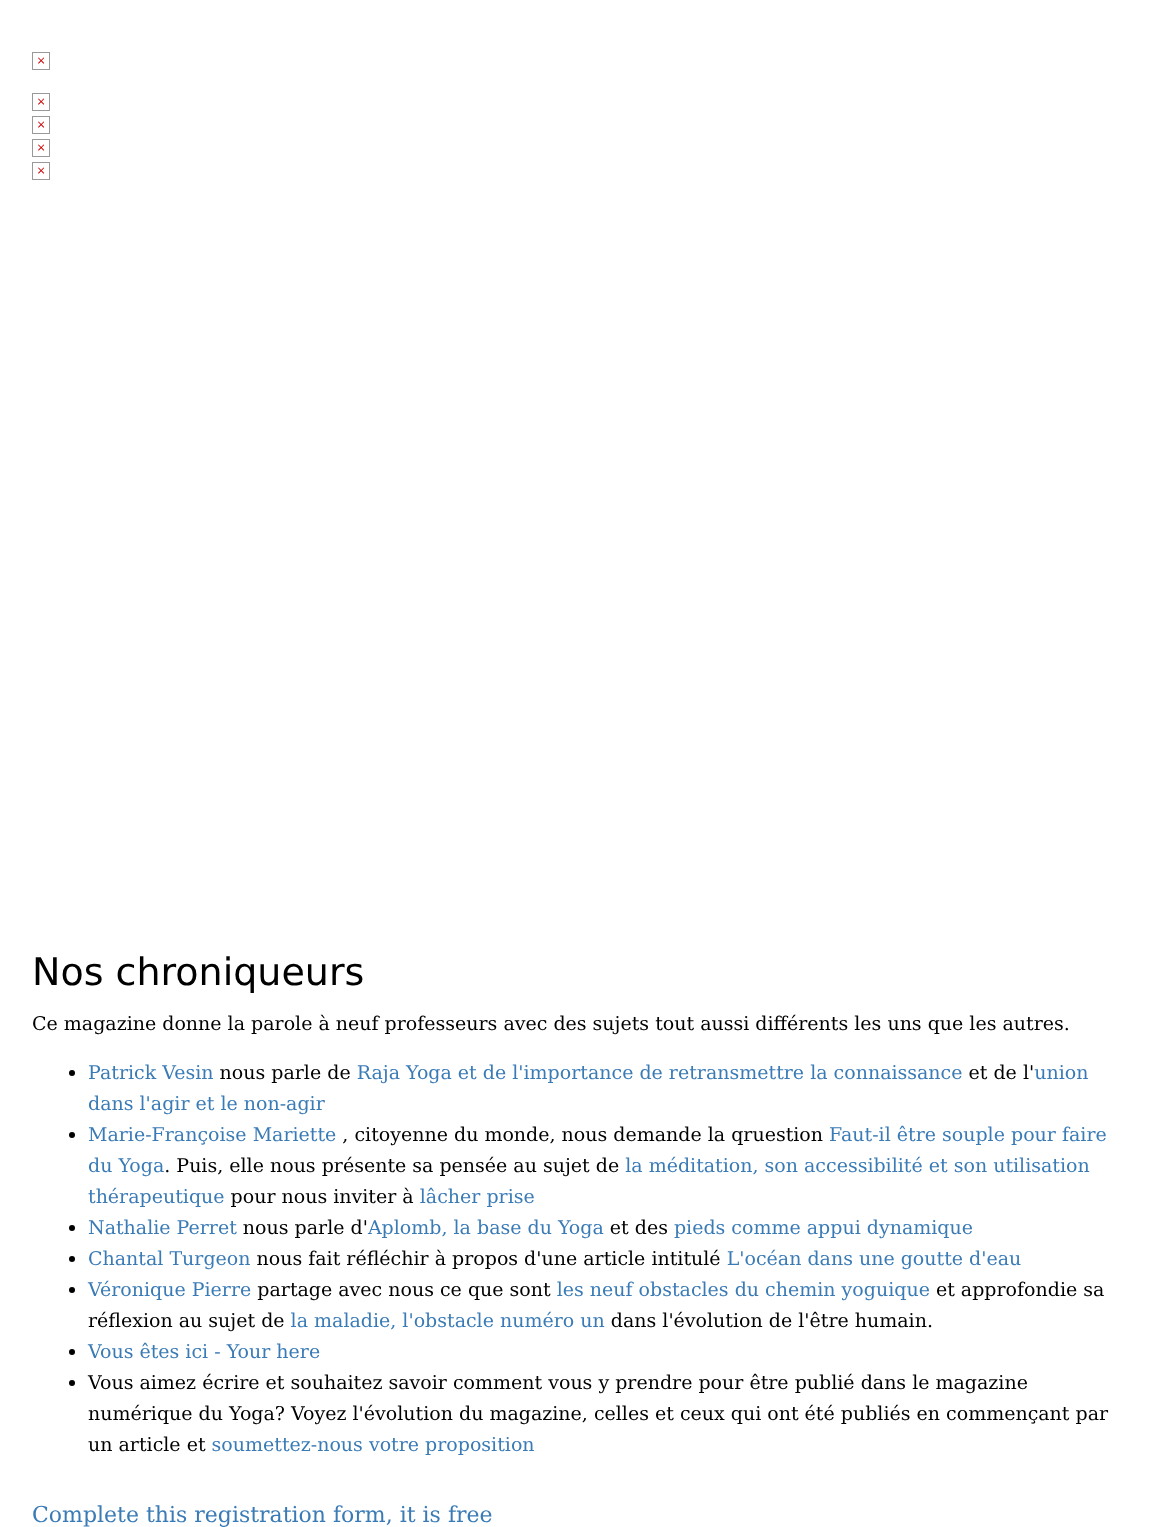×
×
×
×
×
Nos chroniqueurs
Ce magazine donne la parole à neuf professeurs avec des sujets tout aussi différents les uns que les autres.
Patrick Vesin nous parle de Raja Yoga et de l'importance de retransmettre la connaissance et de l'union dans l'agir et le non-agir
Marie-Françoise Mariette , citoyenne du monde, nous demande la qruestion Faut-il être souple pour faire du Yoga. Puis, elle nous présente sa pensée au sujet de la méditation, son accessibilité et son utilisation thérapeutique pour nous inviter à lâcher prise
Nathalie Perret nous parle d'Aplomb, la base du Yoga et des pieds comme appui dynamique
Chantal Turgeon nous fait réfléchir à propos d'une article intitulé L'océan dans une goutte d'eau
Véronique Pierre partage avec nous ce que sont les neuf obstacles du chemin yoguique et approfondie sa réflexion au sujet de la maladie, l'obstacle numéro un dans l'évolution de l'être humain.
Vous êtes ici - Your here
Vous aimez écrire et souhaitez savoir comment vous y prendre pour être publié dans le magazine numérique du Yoga? Voyez l'évolution du magazine, celles et ceux qui ont été publiés en commençant par un article et soumettez-nous votre proposition
Complete this registration form, it is free